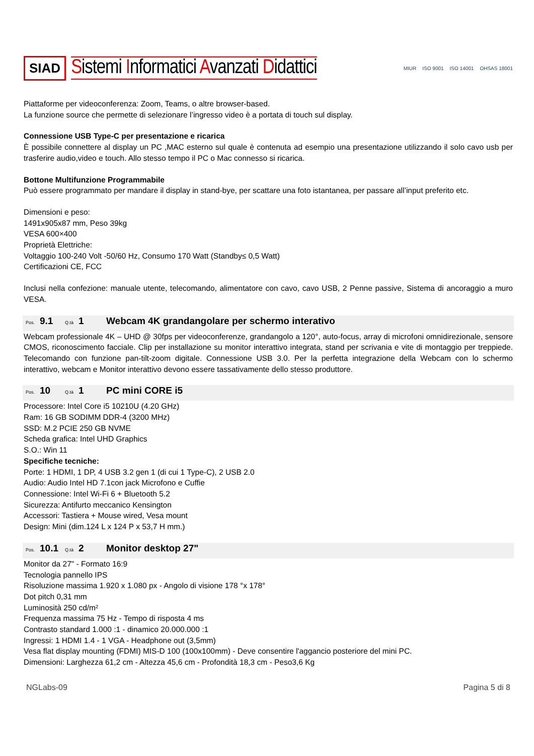SIAD Sistemi Informatici Avanzati Didattici
MIUR ISO 9001 ISO 14001 OHSAS 18001
Piattaforme per videoconferenza: Zoom, Teams, o altre browser-based.
La funzione source che permette di selezionare l’ingresso video è a portata di touch sul display.
Connessione USB Type-C per presentazione e ricarica
È possibile connettere al display un PC ,MAC esterno sul quale è contenuta ad esempio una presentazione utilizzando il solo cavo usb per trasferire audio,video e touch. Allo stesso tempo il PC o Mac connesso si ricarica.
Bottone Multifunzione Programmabile
Può essere programmato per mandare il display in stand-bye, per scattare una foto istantanea, per passare all’input preferito etc.
Dimensioni e peso:
1491x905x87 mm, Peso 39kg
VESA 600×400
Proprietà Elettriche:
Voltaggio 100-240 Volt -50/60 Hz, Consumo 170 Watt (Standby≤ 0,5 Watt)
Certificazioni CE, FCC
Inclusi nella confezione: manuale utente, telecomando, alimentatore con cavo, cavo USB, 2 Penne passive, Sistema di ancoraggio a muro VESA.
Pos. 9.1 Q.tà 1 Webcam 4K grandangolare per schermo interativo
Webcam professionale 4K – UHD @ 30fps per videoconferenze, grandangolo a 120°, auto-focus, array di microfoni omnidirezionale, sensore CMOS, riconoscimento facciale. Clip per installazione su monitor interattivo integrata, stand per scrivania e vite di montaggio per treppiede. Telecomando con funzione pan-tilt-zoom digitale. Connessione USB 3.0. Per la perfetta integrazione della Webcam con lo schermo interattivo, webcam e Monitor interattivo devono essere tassativamente dello stesso produttore.
Pos. 10 Q.tà 1 PC mini CORE i5
Processore: Intel Core i5 10210U (4.20 GHz)
Ram: 16 GB SODIMM DDR-4 (3200 MHz)
SSD: M.2 PCIE 250 GB NVME
Scheda grafica: Intel UHD Graphics
S.O.: Win 11
Specifiche tecniche:
Porte: 1 HDMI, 1 DP, 4 USB 3.2 gen 1 (di cui 1 Type-C), 2 USB 2.0
Audio: Audio Intel HD 7.1con jack Microfono e Cuffie
Connessione: Intel Wi-Fi 6 + Bluetooth 5.2
Sicurezza: Antifurto meccanico Kensington
Accessori: Tastiera + Mouse wired, Vesa mount
Design: Mini (dim.124 L x 124 P x 53,7 H mm.)
Pos. 10.1 Q.tà 2 Monitor desktop 27"
Monitor da 27" - Formato 16:9
Tecnologia pannello IPS
Risoluzione massima 1.920 x 1.080 px - Angolo di visione 178 °x 178°
Dot pitch 0,31 mm
Luminosità 250 cd/m²
Frequenza massima 75 Hz - Tempo di risposta 4 ms
Contrasto standard 1.000 :1 - dinamico 20.000.000 :1
Ingressi: 1 HDMI 1.4 - 1 VGA - Headphone out (3,5mm)
Vesa flat display mounting (FDMI) MIS-D 100 (100x100mm) - Deve consentire l'aggancio posteriore del mini PC.
Dimensioni: Larghezza 61,2 cm - Altezza 45,6 cm - Profondità 18,3 cm - Peso3,6 Kg
NGLabs-09 Pagina 5 di 8